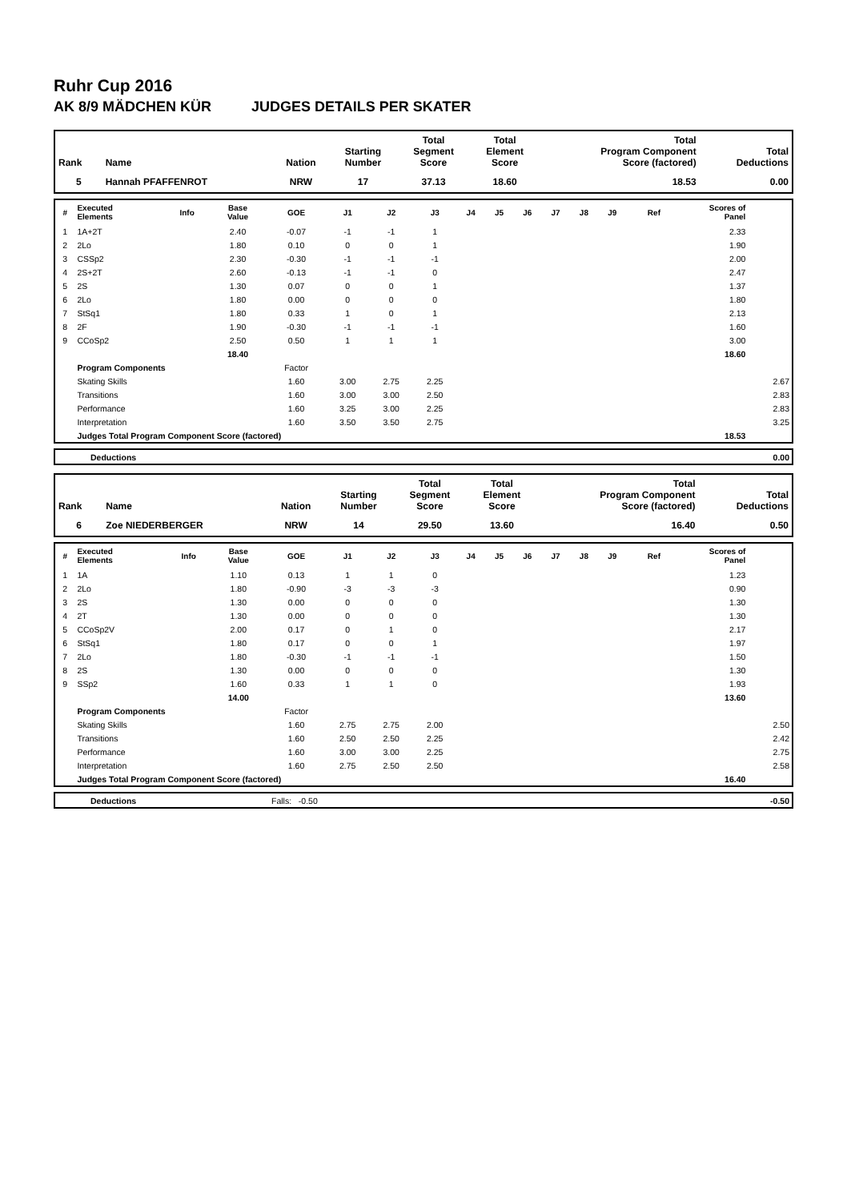Ruhr Cup 2016
AK 8/9 MÄDCHEN KÜR JUDGES DETAILS PER SKATER
| Rank | Name | Nation | Starting Number | Total Segment Score | Total Element Score | Total Program Component Score (factored) | Total Deductions |
| --- | --- | --- | --- | --- | --- | --- | --- |
| 5 | Hannah PFAFFENROT | NRW | 17 | 37.13 | 18.60 | 18.53 | 0.00 |
| # | Executed Elements | Info | Base Value | GOE | J1 | J2 | J3 | J4 | J5 | J6 | J7 | J8 | J9 | Ref | Scores of Panel | |
| --- | --- | --- | --- | --- | --- | --- | --- | --- | --- | --- | --- | --- | --- | --- | --- | --- |
| 1 | 1A+2T | | 2.40 | -0.07 | -1 | -1 | 1 | | | | | | | | 2.33 | |
| 2 | 2Lo | | 1.80 | 0.10 | 0 | 0 | 1 | | | | | | | | 1.90 | |
| 3 | CSSp2 | | 2.30 | -0.30 | -1 | -1 | -1 | | | | | | | | 2.00 | |
| 4 | 2S+2T | | 2.60 | -0.13 | -1 | -1 | 0 | | | | | | | | 2.47 | |
| 5 | 2S | | 1.30 | 0.07 | 0 | 0 | 1 | | | | | | | | 1.37 | |
| 6 | 2Lo | | 1.80 | 0.00 | 0 | 0 | 0 | | | | | | | | 1.80 | |
| 7 | StSq1 | | 1.80 | 0.33 | 1 | 0 | 1 | | | | | | | | 2.13 | |
| 8 | 2F | | 1.90 | -0.30 | -1 | -1 | -1 | | | | | | | | 1.60 | |
| 9 | CCoSp2 | | 2.50 | 0.50 | 1 | 1 | 1 | | | | | | | | 3.00 | |
| | | | 18.40 | | | | | | | | | | | | 18.60 | |
| | Program Components | | | Factor | | | | | | | | | | | | |
| | Skating Skills | | | 1.60 | 3.00 | 2.75 | 2.25 | | | | | | | | | 2.67 |
| | Transitions | | | 1.60 | 3.00 | 3.00 | 2.50 | | | | | | | | | 2.83 |
| | Performance | | | 1.60 | 3.25 | 3.00 | 2.25 | | | | | | | | | 2.83 |
| | Interpretation | | | 1.60 | 3.50 | 3.50 | 2.75 | | | | | | | | | 3.25 |
| | Judges Total Program Component Score (factored) | | | | | | | | | | | | | | 18.53 | |
| | Deductions | 0.00 |
| Rank | Name | Nation | Starting Number | Total Segment Score | Total Element Score | Total Program Component Score (factored) | Total Deductions |
| --- | --- | --- | --- | --- | --- | --- | --- |
| 6 | Zoe NIEDERBERGER | NRW | 14 | 29.50 | 13.60 | 16.40 | 0.50 |
| # | Executed Elements | Info | Base Value | GOE | J1 | J2 | J3 | J4 | J5 | J6 | J7 | J8 | J9 | Ref | Scores of Panel | |
| --- | --- | --- | --- | --- | --- | --- | --- | --- | --- | --- | --- | --- | --- | --- | --- | --- |
| 1 | 1A | | 1.10 | 0.13 | 1 | 1 | 0 | | | | | | | | 1.23 | |
| 2 | 2Lo | | 1.80 | -0.90 | -3 | -3 | -3 | | | | | | | | 0.90 | |
| 3 | 2S | | 1.30 | 0.00 | 0 | 0 | 0 | | | | | | | | 1.30 | |
| 4 | 2T | | 1.30 | 0.00 | 0 | 0 | 0 | | | | | | | | 1.30 | |
| 5 | CCoSp2V | | 2.00 | 0.17 | 0 | 1 | 0 | | | | | | | | 2.17 | |
| 6 | StSq1 | | 1.80 | 0.17 | 0 | 0 | 1 | | | | | | | | 1.97 | |
| 7 | 2Lo | | 1.80 | -0.30 | -1 | -1 | -1 | | | | | | | | 1.50 | |
| 8 | 2S | | 1.30 | 0.00 | 0 | 0 | 0 | | | | | | | | 1.30 | |
| 9 | SSp2 | | 1.60 | 0.33 | 1 | 1 | 0 | | | | | | | | 1.93 | |
| | | | 14.00 | | | | | | | | | | | | 13.60 | |
| | Program Components | | | Factor | | | | | | | | | | | | |
| | Skating Skills | | | 1.60 | 2.75 | 2.75 | 2.00 | | | | | | | | | 2.50 |
| | Transitions | | | 1.60 | 2.50 | 2.50 | 2.25 | | | | | | | | | 2.42 |
| | Performance | | | 1.60 | 3.00 | 3.00 | 2.25 | | | | | | | | | 2.75 |
| | Interpretation | | | 1.60 | 2.75 | 2.50 | 2.50 | | | | | | | | | 2.58 |
| | Judges Total Program Component Score (factored) | | | | | | | | | | | | | | 16.40 | |
| | Deductions | Falls: -0.50 | -0.50 |